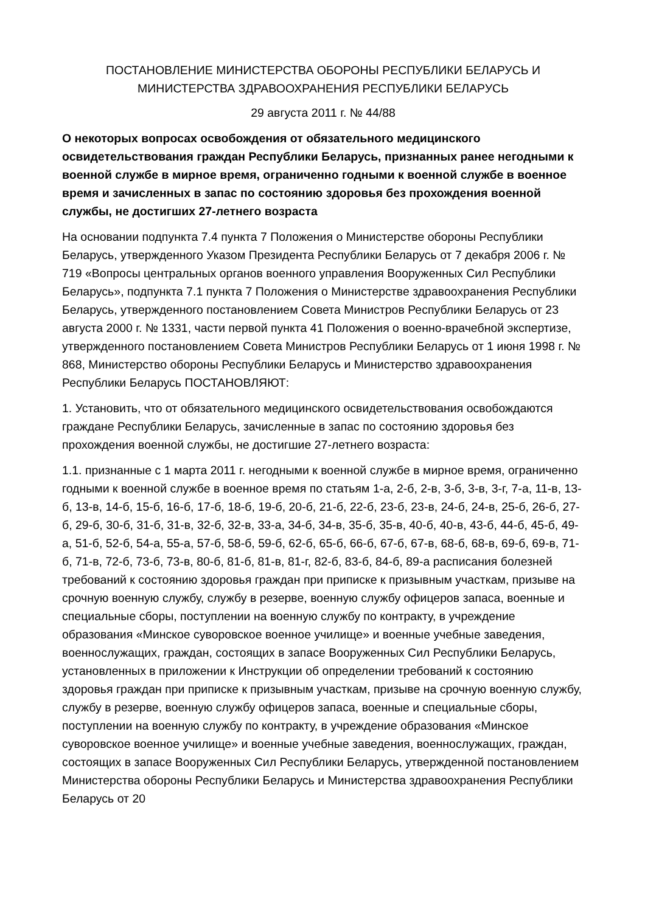ПОСТАНОВЛЕНИЕ МИНИСТЕРСТВА ОБОРОНЫ РЕСПУБЛИКИ БЕЛАРУСЬ И МИНИСТЕРСТВА ЗДРАВООХРАНЕНИЯ РЕСПУБЛИКИ БЕЛАРУСЬ
29 августа 2011 г. № 44/88
О некоторых вопросах освобождения от обязательного медицинского освидетельствования граждан Республики Беларусь, признанных ранее негодными к военной службе в мирное время, ограниченно годными к военной службе в военное время и зачисленных в запас по состоянию здоровья без прохождения военной службы, не достигших 27-летнего возраста
На основании подпункта 7.4 пункта 7 Положения о Министерстве обороны Республики Беларусь, утвержденного Указом Президента Республики Беларусь от 7 декабря 2006 г. № 719 «Вопросы центральных органов военного управления Вооруженных Сил Республики Беларусь», подпункта 7.1 пункта 7 Положения о Министерстве здравоохранения Республики Беларусь, утвержденного постановлением Совета Министров Республики Беларусь от 23 августа 2000 г. № 1331, части первой пункта 41 Положения о военно-врачебной экспертизе, утвержденного постановлением Совета Министров Республики Беларусь от 1 июня 1998 г. № 868, Министерство обороны Республики Беларусь и Министерство здравоохранения Республики Беларусь ПОСТАНОВЛЯЮТ:
1. Установить, что от обязательного медицинского освидетельствования освобождаются граждане Республики Беларусь, зачисленные в запас по состоянию здоровья без прохождения военной службы, не достигшие 27-летнего возраста:
1.1. признанные с 1 марта 2011 г. негодными к военной службе в мирное время, ограниченно годными к военной службе в военное время по статьям 1-а, 2-б, 2-в, 3-б, 3-в, 3-г, 7-а, 11-в, 13-б, 13-в, 14-б, 15-б, 16-б, 17-б, 18-б, 19-б, 20-б, 21-б, 22-б, 23-б, 23-в, 24-б, 24-в, 25-б, 26-б, 27-б, 29-б, 30-б, 31-б, 31-в, 32-б, 32-в, 33-а, 34-б, 34-в, 35-б, 35-в, 40-б, 40-в, 43-б, 44-б, 45-б, 49-а, 51-б, 52-б, 54-а, 55-а, 57-б, 58-б, 59-б, 62-б, 65-б, 66-б, 67-б, 67-в, 68-б, 68-в, 69-б, 69-в, 71-б, 71-в, 72-б, 73-б, 73-в, 80-б, 81-б, 81-в, 81-г, 82-б, 83-б, 84-б, 89-а расписания болезней требований к состоянию здоровья граждан при приписке к призывным участкам, призыве на срочную военную службу, службу в резерве, военную службу офицеров запаса, военные и специальные сборы, поступлении на военную службу по контракту, в учреждение образования «Минское суворовское военное училище» и военные учебные заведения, военнослужащих, граждан, состоящих в запасе Вооруженных Сил Республики Беларусь, установленных в приложении к Инструкции об определении требований к состоянию здоровья граждан при приписке к призывным участкам, призыве на срочную военную службу, службу в резерве, военную службу офицеров запаса, военные и специальные сборы, поступлении на военную службу по контракту, в учреждение образования «Минское суворовское военное училище» и военные учебные заведения, военнослужащих, граждан, состоящих в запасе Вооруженных Сил Республики Беларусь, утвержденной постановлением Министерства обороны Республики Беларусь и Министерства здравоохранения Республики Беларусь от 20